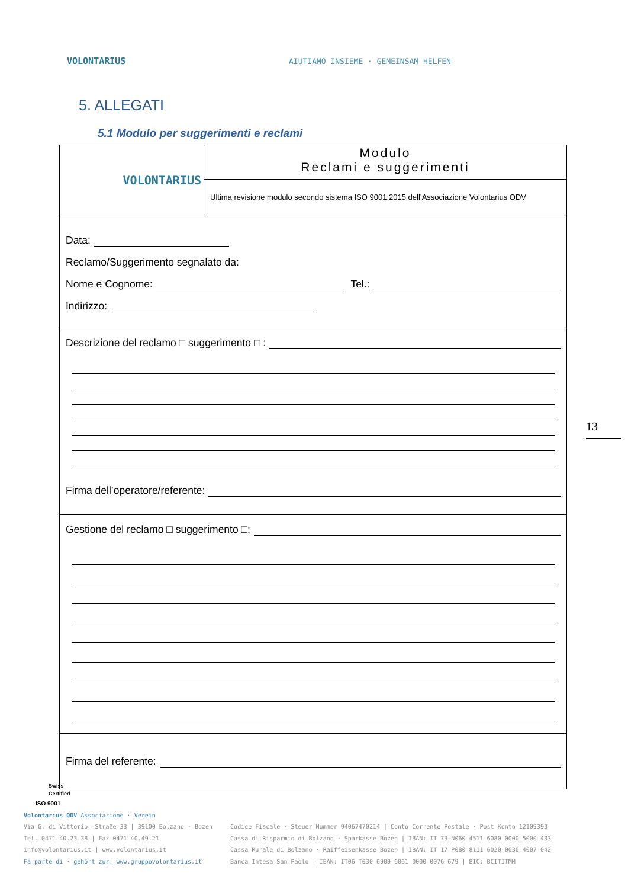VOLONTARIUS
AIUTIAMO INSIEME · GEMEINSAM HELFEN
5. ALLEGATI
5.1 Modulo per suggerimenti e reclami
| VOLONTARIUS | Modulo Reclami e suggerimenti |
| | Ultima revisione modulo secondo sistema ISO 9001:2015 dell’Associazione Volontarius ODV |
| Data: Reclamo/Suggerimento segnalato da: Nome e Cognome: Tel.: Indirizzo: | |
| Descrizione del reclamo □ suggerimento □ : Firma dell’operatore/referente: | |
| Gestione del reclamo □ suggerimento □: | |
| Firma del referente: | |
13
Swiss
Certified
ISO 9001
Volontarius ODV Associazione · Verein
Via G. di Vittorio -Straße 33 | 39100 Bolzano · Bozen
Tel. 0471 40.23.38 | Fax 0471 40.49.21
info@volontarius.it | www.volontarius.it
Fa parte di · gehört zur: www.gruppovolontarius.it
Codice Fiscale · Steuer Nummer 94067470214 | Conto Corrente Postale · Post Konto 12109393
Cassa di Risparmio di Bolzano · Sparkasse Bozen | IBAN: IT 73 N060 4511 6080 0000 5000 433
Cassa Rurale di Bolzano · Raiffeisenkasse Bozen | IBAN: IT 17 P080 8111 6020 0030 4007 042
Banca Intesa San Paolo | IBAN: IT06 T030 6909 6061 0000 0076 679 | BIC: BCITITMM